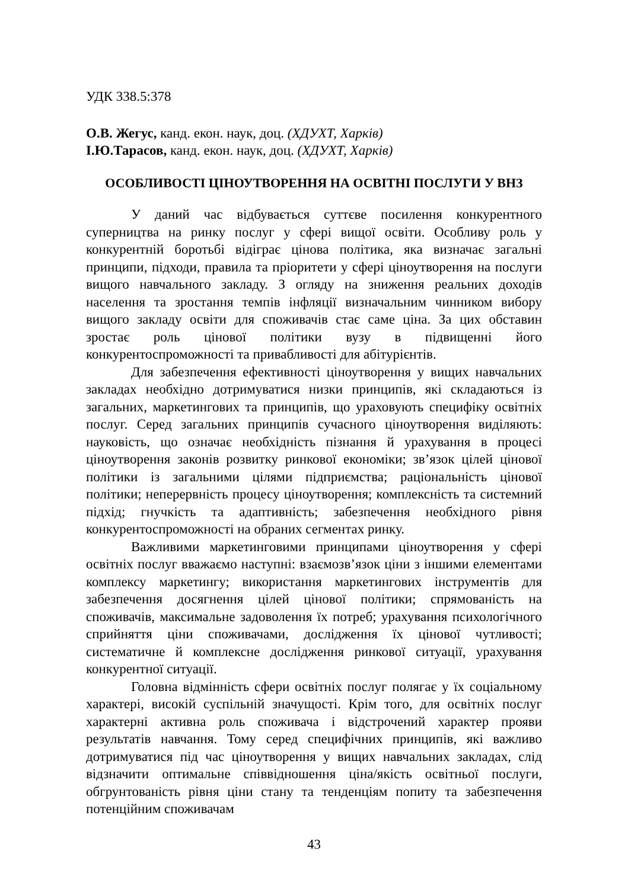УДК 338.5:378
О.В. Жегус, канд. екон. наук, доц. (ХДУХТ, Харків)
І.Ю.Тарасов, канд. екон. наук, доц. (ХДУХТ, Харків)
ОСОБЛИВОСТІ ЦІНОУТВОРЕННЯ НА ОСВІТНІ ПОСЛУГИ У ВНЗ
У даний час відбувається суттєве посилення конкурентного суперництва на ринку послуг у сфері вищої освіти. Особливу роль у конкурентній боротьбі відіграє цінова політика, яка визначає загальні принципи, підходи, правила та пріоритети у сфері ціноутворення на послуги вищого навчального закладу. З огляду на зниження реальних доходів населення та зростання темпів інфляції визначальним чинником вибору вищого закладу освіти для споживачів стає саме ціна. За цих обставин зростає роль цінової політики вузу в підвищенні його конкурентоспроможності та привабливості для абітурієнтів.
Для забезпечення ефективності ціноутворення у вищих навчальних закладах необхідно дотримуватися низки принципів, які складаються із загальних, маркетингових та принципів, що ураховують специфіку освітніх послуг. Серед загальних принципів сучасного ціноутворення виділяють: науковість, що означає необхідність пізнання й урахування в процесі ціноутворення законів розвитку ринкової економіки; зв’язок цілей цінової політики із загальними цілями підприємства; раціональність цінової політики; неперервність процесу ціноутворення; комплексність та системний підхід; гнучкість та адаптивність; забезпечення необхідного рівня конкурентоспроможності на обраних сегментах ринку.
Важливими маркетинговими принципами ціноутворення у сфері освітніх послуг вважаємо наступні: взаємозв’язок ціни з іншими елементами комплексу маркетингу; використання маркетингових інструментів для забезпечення досягнення цілей цінової політики; спрямованість на споживачів, максимальне задоволення їх потреб; урахування психологічного сприйняття ціни споживачами, дослідження їх цінової чутливості; систематичне й комплексне дослідження ринкової ситуації, урахування конкурентної ситуації.
Головна відмінність сфери освітніх послуг полягає у їх соціальному характері, високій суспільній значущості. Крім того, для освітніх послуг характерні активна роль споживача і відстрочений характер прояви результатів навчання. Тому серед специфічних принципів, які важливо дотримуватися під час ціноутворення у вищих навчальних закладах, слід відзначити оптимальне співвідношення ціна/якість освітньої послуги, обгрунтованість рівня ціни стану та тенденціям попиту та забезпечення потенційним споживачам
43